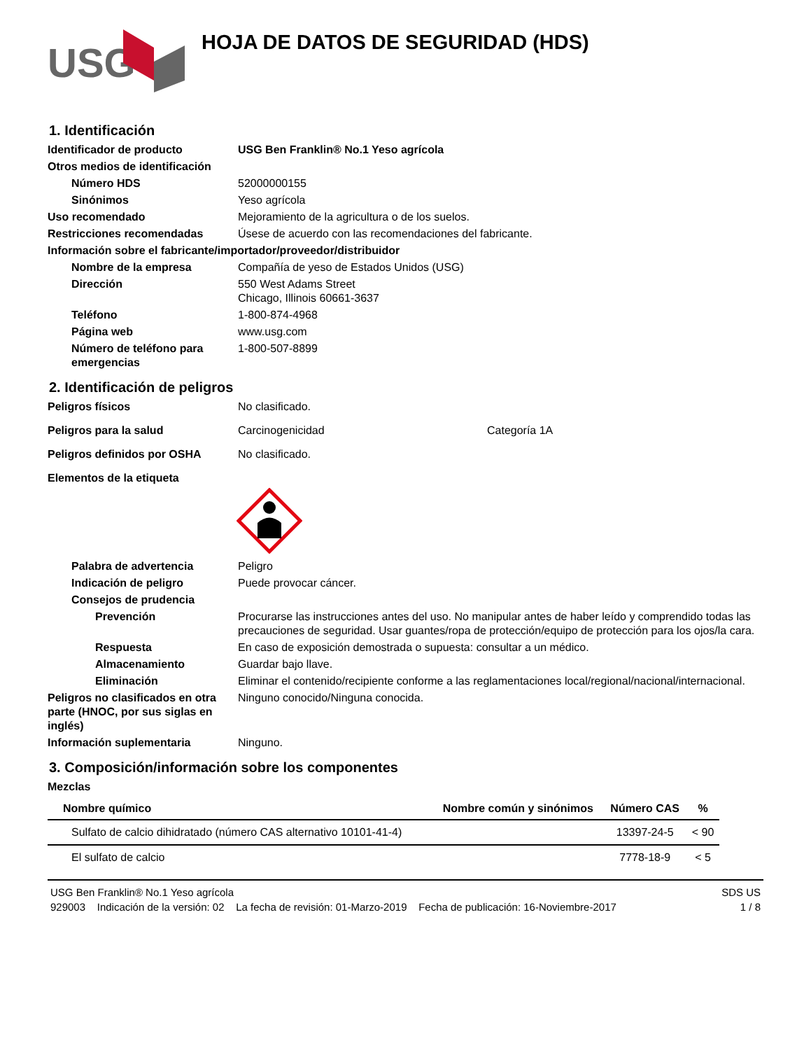USG
HOJA DE DATOS DE SEGURIDAD (HDS)
1. Identificación
Identificador de producto USG Ben Franklin® No.1 Yeso agrícola
Otros medios de identificación
Número HDS 52000000155
Sinónimos Yeso agrícola
Uso recomendado Mejoramiento de la agricultura o de los suelos.
Restricciones recomendadas Úsese de acuerdo con las recomendaciones del fabricante.
Información sobre el fabricante/importador/proveedor/distribuidor
Nombre de la empresa Compañía de yeso de Estados Unidos (USG)
Dirección 550 West Adams Street
Chicago, Illinois 60661-3637
Teléfono 1-800-874-4968
Página web www.usg.com
Número de teléfono para emergencias
1-800-507-8899
2. Identificación de peligros
Peligros físicos No clasificado.
Peligros para la salud Carcinogenicidad Categoría 1A
Peligros definidos por OSHA No clasificado.
Elementos de la etiqueta
Palabra de advertencia Peligro
Indicación de peligro Puede provocar cáncer.
Consejos de prudencia
Prevención Procurarse las instrucciones antes del uso. No manipular antes de haber leído y comprendido todas las precauciones de seguridad. Usar guantes/ropa de protección/equipo de protección para los ojos/la cara.
Respuesta En caso de exposición demostrada o supuesta: consultar a un médico.
Almacenamiento Guardar bajo llave.
Eliminación Eliminar el contenido/recipiente conforme a las reglamentaciones local/regional/nacional/internacional.
Peligros no clasificados en otra parte (HNOC, por sus siglas en inglés)
Ninguno conocido/Ninguna conocida.
Información suplementaria Ninguno.
3. Composición/información sobre los componentes
Mezclas
| Nombre químico | Nombre común y sinónimos | Número CAS | % |
| --- | --- | --- | --- |
| Sulfato de calcio dihidratado (número CAS alternativo 10101-41-4) | | 13397-24-5 | < 90 |
| El sulfato de calcio | | 7778-18-9 | < 5 |
USG Ben Franklin® No.1 Yeso agrícola SDS US
929003 Indicación de la versión: 02 La fecha de revisión: 01-Marzo-2019 Fecha de publicación: 16-Noviembre-2017 1 / 8